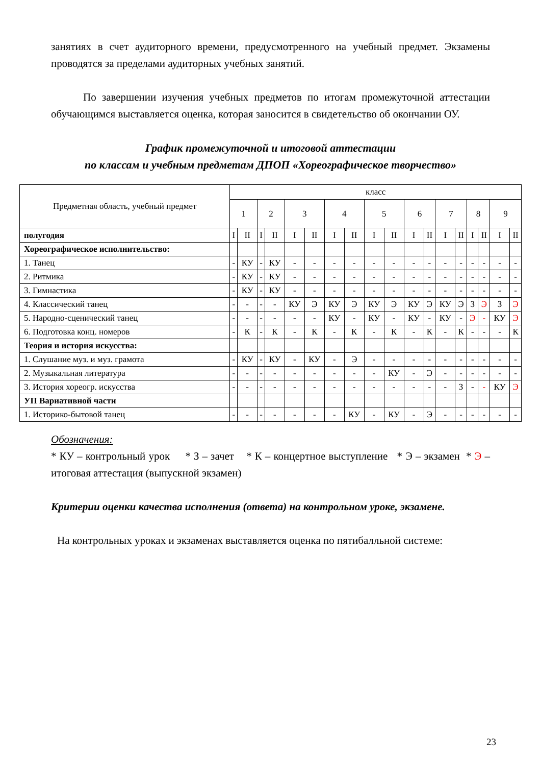занятиях в счет аудиторного времени, предусмотренного на учебный предмет. Экзамены проводятся за пределами аудиторных учебных занятий.
По завершении изучения учебных предметов по итогам промежуточной аттестации обучающимся выставляется оценка, которая заносится в свидетельство об окончании ОУ.
График промежуточной и итоговой аттестации
по классам и учебным предметам ДПОП «Хореографическое творчество»
| Предметная область, учебный предмет | класс | | | | | | | | | | | | | | | | | |
| | 1 | | 2 | | 3 | | 4 | | 5 | | 6 | | 7 | | 8 | | 9 | |
| полугодия | I | II | I | II | I | II | I | II | I | II | I | II | I | II | I | II | I | II |
| Хореографическое исполнительство: | | | | | | | | | | | | | | | | | | |
| 1. Танец | - | КУ | - | КУ | - | - | - | - | - | - | - | - | - | - | - | - | - | - |
| 2. Ритмика | - | КУ | - | КУ | - | - | - | - | - | - | - | - | - | - | - | - | - | - |
| 3. Гимнастика | - | КУ | - | КУ | - | - | - | - | - | - | - | - | - | - | - | - | - | - |
| 4. Классический танец | - | - | - | - | КУ | Э | КУ | Э | КУ | Э | КУ | Э | КУ | Э | З | Э | З | Э |
| 5. Народно-сценический танец | - | - | - | - | - | - | КУ | - | КУ | - | КУ | - | КУ | - | Э | - | КУ | Э |
| 6. Подготовка конц. номеров | - | К | - | К | - | К | - | К | - | К | - | К | - | К | - | - | - | К |
| Теория и история искусства: | | | | | | | | | | | | | | | | | | |
| 1. Слушание муз. и муз. грамота | - | КУ | - | КУ | - | КУ | - | Э | - | - | - | - | - | - | - | - | - | - |
| 2. Музыкальная литература | - | - | - | - | - | - | - | - | - | КУ | - | Э | - | - | - | - | - | - |
| 3. История хореогр. искусства | - | - | - | - | - | - | - | - | - | - | - | - | - | З | - | - | КУ | Э |
| УП Вариативной части | | | | | | | | | | | | | | | | | | |
| 1. Историко-бытовой танец | - | - | - | - | - | - | - | КУ | - | КУ | - | Э | - | - | - | - | - | - |
Обозначения:
* КУ – контрольный урок * З – зачет * К – концертное выступление * Э – экзамен * Э – итоговая аттестация (выпускной экзамен)
Критерии оценки качества исполнения (ответа) на контрольном уроке, экзамене.
На контрольных уроках и экзаменах выставляется оценка по пятибалльной системе:
23